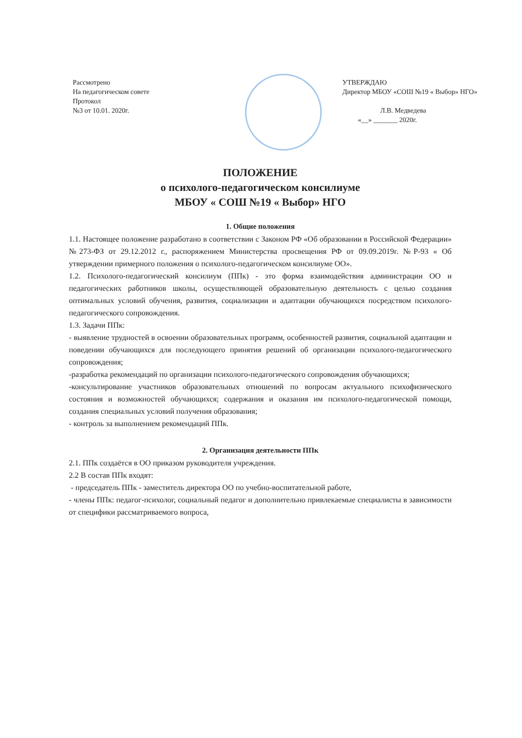Рассмотрено
На педагогическом совете
Протокол
№3 от 10.01. 2020г.
УТВЕРЖДАЮ
Директор МБОУ «СОШ №19 « Выбор» НГО»
Л.В. Медведева
«__» _______ 2020г.
ПОЛОЖЕНИЕ
о психолого-педагогическом консилиуме
МБОУ « СОШ №19 « Выбор» НГО
1. Общие положения
1.1. Настоящее положение разработано в соответствии с Законом РФ «Об образовании в Российской Федерации» №273-ФЗ от 29.12.2012 г., распоряжением Министерства просвещения РФ от 09.09.2019г. №Р-93 « Об утверждении примерного положения о психолого-педагогическом консилиуме ОО».
1.2. Психолого-педагогический консилиум (ППк) - это форма взаимодействия администрации ОО и педагогических работников школы, осуществляющей образовательную деятельность с целью создания оптимальных условий обучения, развития, социализации и адаптации обучающихся посредством психолого-педагогического сопровождения.
1.3. Задачи ППк:
- выявление трудностей в освоении образовательных программ, особенностей развития, социальной адаптации и поведении обучающихся для последующего принятия решений об организации психолого-педагогического сопровождения;
-разработка рекомендаций по организации психолого-педагогического сопровождения обучающихся;
-консультирование участников образовательных отношений по вопросам актуального психофизического состояния и возможностей обучающихся; содержания и оказания им психолого-педагогической помощи, создания специальных условий получения образования;
- контроль за выполнением рекомендаций ППк.
2. Организация деятельности ППк
2.1. ППк создаётся в ОО приказом руководителя учреждения.
2.2 В состав ППк входят:
- председатель ППк - заместитель директора ОО по учебно-воспитательной работе,
- члены ППк: педагог-психолог, социальный педагог и дополнительно привлекаемые специалисты в зависимости от специфики рассматриваемого вопроса,